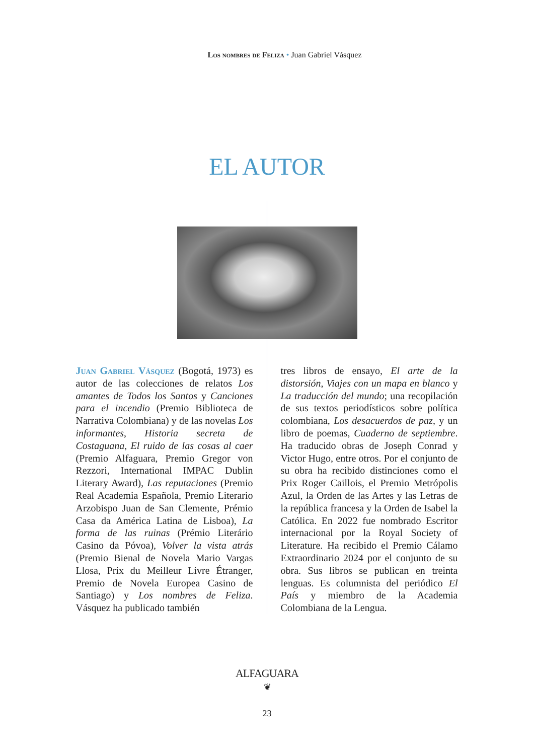Los nombres de Feliza • Juan Gabriel Vásquez
EL AUTOR
Juan Gabriel Vásquez (Bogotá, 1973) es autor de las colecciones de relatos Los amantes de Todos los Santos y Canciones para el incendio (Premio Biblioteca de Narrativa Colombiana) y de las novelas Los informantes, Historia secreta de Costaguana, El ruido de las cosas al caer (Premio Alfaguara, Premio Gregor von Rezzori, International IMPAC Dublin Literary Award), Las reputaciones (Premio Real Academia Española, Premio Literario Arzobispo Juan de San Clemente, Prémio Casa da América Latina de Lisboa), La forma de las ruinas (Prémio Literário Casino da Póvoa), Volver la vista atrás (Premio Bienal de Novela Mario Vargas Llosa, Prix du Meilleur Livre Étranger, Premio de Novela Europea Casino de Santiago) y Los nombres de Feliza. Vásquez ha publicado también
tres libros de ensayo, El arte de la distorsión, Viajes con un mapa en blanco y La traducción del mundo; una recopilación de sus textos periodísticos sobre política colombiana, Los desacuerdos de paz, y un libro de poemas, Cuaderno de septiembre. Ha traducido obras de Joseph Conrad y Victor Hugo, entre otros. Por el conjunto de su obra ha recibido distinciones como el Prix Roger Caillois, el Premio Metrópolis Azul, la Orden de las Artes y las Letras de la república francesa y la Orden de Isabel la Católica. En 2022 fue nombrado Escritor internacional por la Royal Society of Literature. Ha recibido el Premio Cálamo Extraordinario 2024 por el conjunto de su obra. Sus libros se publican en treinta lenguas. Es columnista del periódico El País y miembro de la Academia Colombiana de la Lengua.
ALFAGUARA
❦
23